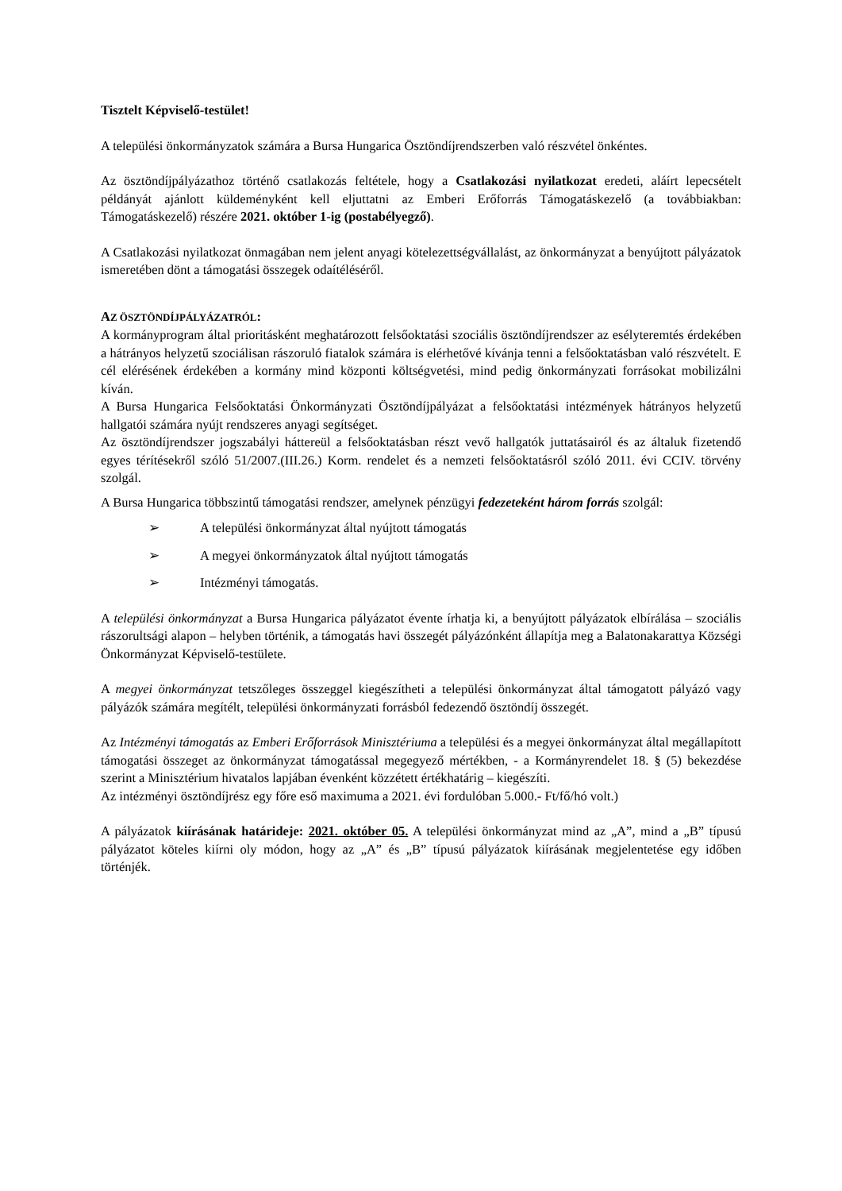Tisztelt Képviselő-testület!
A települési önkormányzatok számára a Bursa Hungarica Ösztöndíjrendszerben való részvétel önkéntes.
Az ösztöndíjpályázathoz történő csatlakozás feltétele, hogy a Csatlakozási nyilatkozat eredeti, aláírt lepecsételt példányát ajánlott küldeményként kell eljuttatni az Emberi Erőforrás Támogatáskezelő (a továbbiakban: Támogatáskezelő) részére 2021. október 1-ig (postabélyegző).
A Csatlakozási nyilatkozat önmagában nem jelent anyagi kötelezettségvállalást, az önkormányzat a benyújtott pályázatok ismeretében dönt a támogatási összegek odaítéléséről.
AZ ÖSZTÖNDÍJPÁLYÁZATRÓL:
A kormányprogram által prioritásként meghatározott felsőoktatási szociális ösztöndíjrendszer az esélyteremtés érdekében a hátrányos helyzetű szociálisan rászoruló fiatalok számára is elérhetővé kívánja tenni a felsőoktatásban való részvételt. E cél elérésének érdekében a kormány mind központi költségvetési, mind pedig önkormányzati forrásokat mobilizálni kíván.
A Bursa Hungarica Felsőoktatási Önkormányzati Ösztöndíjpályázat a felsőoktatási intézmények hátrányos helyzetű hallgatói számára nyújt rendszeres anyagi segítséget.
Az ösztöndíjrendszer jogszabályi háttereül a felsőoktatásban részt vevő hallgatók juttatásairól és az általuk fizetendő egyes térítésekről szóló 51/2007.(III.26.) Korm. rendelet és a nemzeti felsőoktatásról szóló 2011. évi CCIV. törvény szolgál.
A Bursa Hungarica többszintű támogatási rendszer, amelynek pénzügyi fedezeteként három forrás szolgál:
➢ A települési önkormányzat által nyújtott támogatás
➢ A megyei önkormányzatok által nyújtott támogatás
➢ Intézményi támogatás.
A települési önkormányzat a Bursa Hungarica pályázatot évente írhatja ki, a benyújtott pályázatok elbírálása – szociális rászorultsági alapon – helyben történik, a támogatás havi összegét pályázónként állapítja meg a Balatonakarattya Községi Önkormányzat Képviselő-testülete.
A megyei önkormányzat tetszőleges összeggel kiegészítheti a települési önkormányzat által támogatott pályázó vagy pályázók számára megítélt, települési önkormányzati forrásból fedezendő ösztöndíj összegét.
Az Intézményi támogatás az Emberi Erőforrások Minisztériuma a települési és a megyei önkormányzat által megállapított támogatási összeget az önkormányzat támogatással megegyező mértékben, - a Kormányrendelet 18. § (5) bekezdése szerint a Minisztérium hivatalos lapjában évenként közzétett értékhatárig – kiegészíti.
Az intézményi ösztöndíjrész egy főre eső maximuma a 2021. évi fordulóban 5.000.- Ft/fő/hó volt.)
A pályázatok kiírásának határideje: 2021. október 05. A települési önkormányzat mind az „A”, mind a „B” típusú pályázatot köteles kiírni oly módon, hogy az „A” és „B” típusú pályázatok kiírásának megjelentetése egy időben történjék.